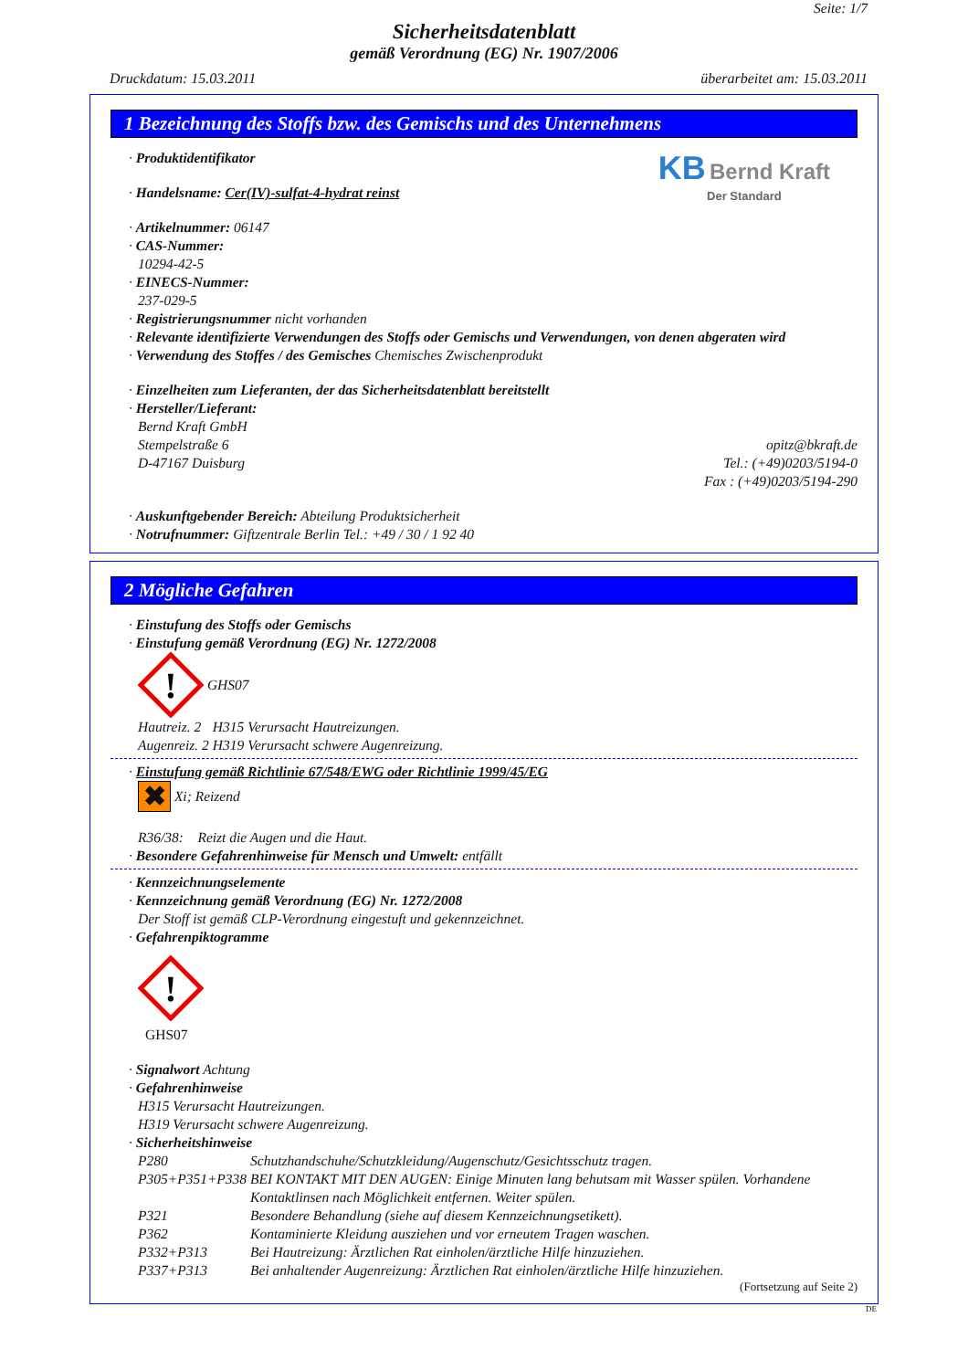Seite: 1/7
Sicherheitsdatenblatt
gemäß Verordnung (EG) Nr. 1907/2006
Druckdatum: 15.03.2011 überarbeitet am: 15.03.2011
1 Bezeichnung des Stoffs bzw. des Gemischs und des Unternehmens
· Produktidentifikator
· Handelsname: Cer(IV)-sulfat-4-hydrat reinst
KB Bernd Kraft
Der Standard
· Artikelnummer: 06147
· CAS-Nummer:
10294-42-5
· EINECS-Nummer:
237-029-5
· Registrierungsnummer nicht vorhanden
· Relevante identifizierte Verwendungen des Stoffs oder Gemischs und Verwendungen, von denen abgeraten wird
· Verwendung des Stoffes / des Gemisches Chemisches Zwischenprodukt
· Einzelheiten zum Lieferanten, der das Sicherheitsdatenblatt bereitstellt
· Hersteller/Lieferant:
Bernd Kraft GmbH
Stempelstraße 6
D-47167 Duisburg
opitz@bkraft.de
Tel.: (+49)0203/5194-0
Fax : (+49)0203/5194-290
· Auskunftgebender Bereich: Abteilung Produktsicherheit
· Notrufnummer: Giftzentrale Berlin Tel.: +49 / 30 / 1 92 40
2 Mögliche Gefahren
· Einstufung des Stoffs oder Gemischs
· Einstufung gemäß Verordnung (EG) Nr. 1272/2008
!
GHS07
| Hautreiz. 2 | H315 | Verursacht Hautreizungen. |
| Augenreiz. 2 | H319 | Verursacht schwere Augenreizung. |
· Einstufung gemäß Richtlinie 67/548/EWG oder Richtlinie 1999/45/EG
✖ Xi; Reizend
R36/38: Reizt die Augen und die Haut.
· Besondere Gefahrenhinweise für Mensch und Umwelt: entfällt
· Kennzeichnungselemente
· Kennzeichnung gemäß Verordnung (EG) Nr. 1272/2008
Der Stoff ist gemäß CLP-Verordnung eingestuft und gekennzeichnet.
· Gefahrenpiktogramme
!
GHS07
· Signalwort Achtung
· Gefahrenhinweise
H315 Verursacht Hautreizungen.
H319 Verursacht schwere Augenreizung.
· Sicherheitshinweise
| P280 | Schutzhandschuhe/Schutzkleidung/Augenschutz/Gesichtsschutz tragen. |
| P305+P351+P338 | BEI KONTAKT MIT DEN AUGEN: Einige Minuten lang behutsam mit Wasser spülen. Vorhandene Kontaktlinsen nach Möglichkeit entfernen. Weiter spülen. |
| P321 | Besondere Behandlung (siehe auf diesem Kennzeichnungsetikett). |
| P362 | Kontaminierte Kleidung ausziehen und vor erneutem Tragen waschen. |
| P332+P313 | Bei Hautreizung: Ärztlichen Rat einholen/ärztliche Hilfe hinzuziehen. |
| P337+P313 | Bei anhaltender Augenreizung: Ärztlichen Rat einholen/ärztliche Hilfe hinzuziehen. |
(Fortsetzung auf Seite 2)
DE